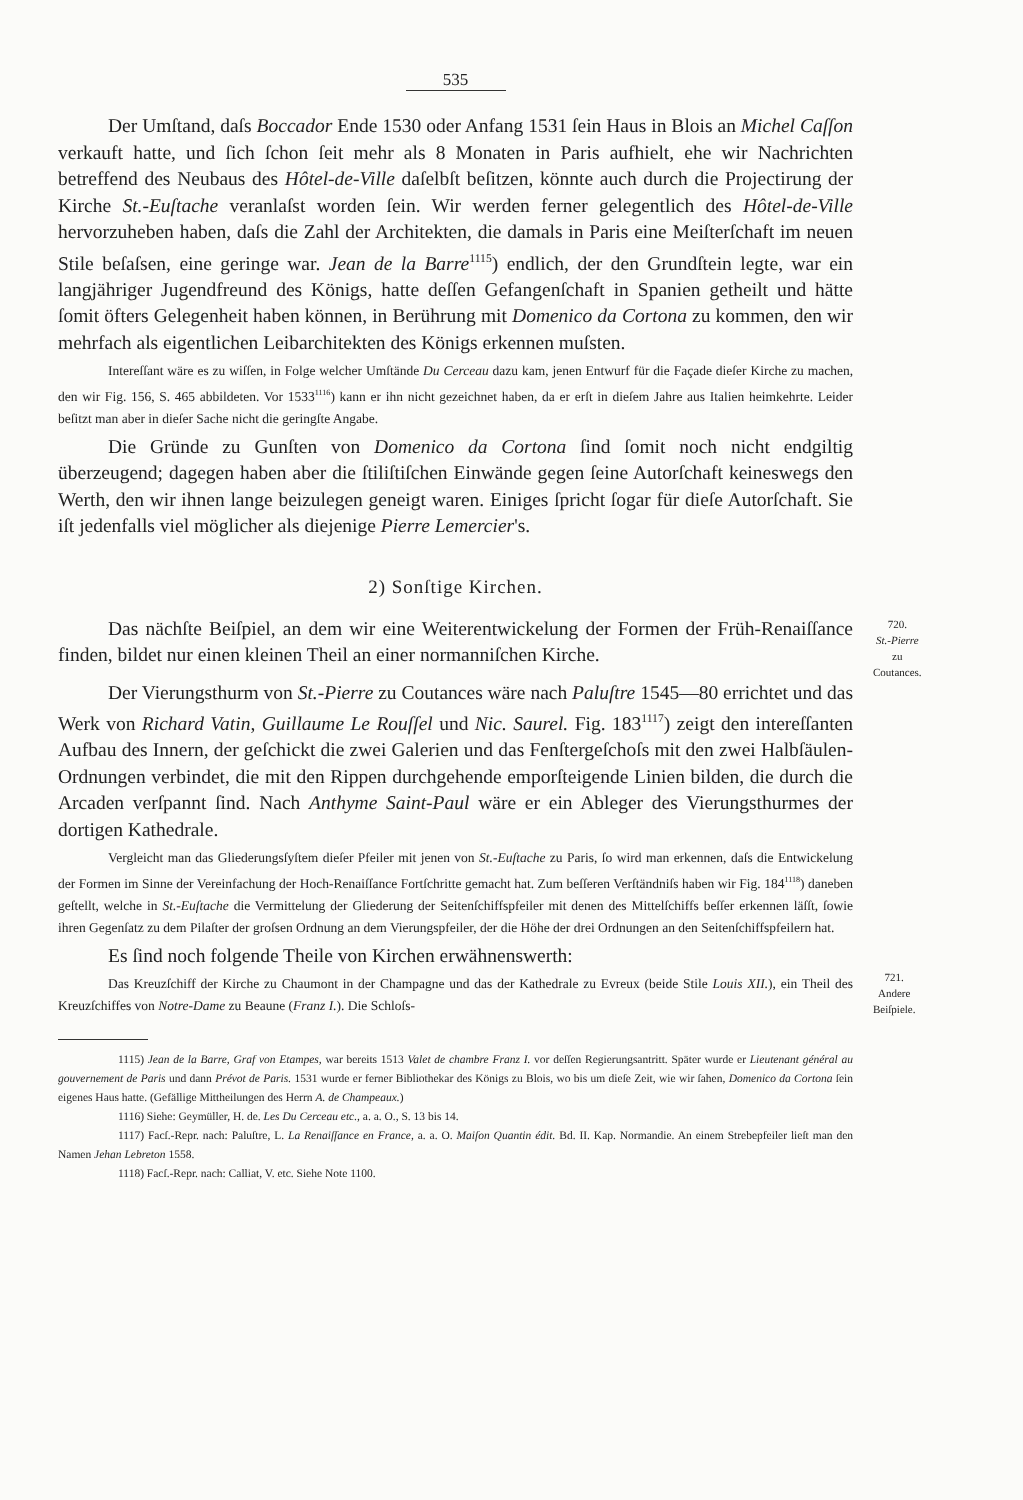535
Der Umſtand, daſs Boccador Ende 1530 oder Anfang 1531 ſein Haus in Blois an Michel Caſſon verkauft hatte, und ſich ſchon ſeit mehr als 8 Monaten in Paris aufhielt, ehe wir Nachrichten betreffend des Neubaus des Hôtel-de-Ville daſelbſt beſitzen, könnte auch durch die Projectirung der Kirche St.-Euſtache veranlaſst worden ſein. Wir werden ferner gelegentlich des Hôtel-de-Ville hervorzuheben haben, daſs die Zahl der Architekten, die damals in Paris eine Meiſterſchaft im neuen Stile beſaſsen, eine geringe war. Jean de la Barre<sup>1115</sup>) endlich, der den Grundſtein legte, war ein langjähriger Jugendfreund des Königs, hatte deſſen Gefangenſchaft in Spanien getheilt und hätte ſomit öfters Gelegenheit haben können, in Berührung mit Domenico da Cortona zu kommen, den wir mehrfach als eigentlichen Leibarchitekten des Königs erkennen muſsten.
Intereſſant wäre es zu wiſſen, in Folge welcher Umſtände Du Cerceau dazu kam, jenen Entwurf für die Façade dieſer Kirche zu machen, den wir Fig. 156, S. 465 abbildeten. Vor 1533<sup>1116</sup>) kann er ihn nicht gezeichnet haben, da er erſt in dieſem Jahre aus Italien heimkehrte. Leider beſitzt man aber in dieſer Sache nicht die geringſte Angabe.
Die Gründe zu Gunſten von Domenico da Cortona ſind ſomit noch nicht endgiltig überzeugend; dagegen haben aber die ſtiliſtiſchen Einwände gegen ſeine Autorſchaft keineswegs den Werth, den wir ihnen lange beizulegen geneigt waren. Einiges ſpricht ſogar für dieſe Autorſchaft. Sie iſt jedenfalls viel möglicher als diejenige Pierre Lemercier's.
2) Sonſtige Kirchen.
Das nächſte Beiſpiel, an dem wir eine Weiterentwickelung der Formen der Früh-Renaiſſance finden, bildet nur einen kleinen Theil an einer normanniſchen Kirche.
720.
St.-Pierre
zu
Coutances.
Der Vierungsthurm von St.-Pierre zu Coutances wäre nach Paluſtre 1545—80 errichtet und das Werk von Richard Vatin, Guillaume Le Rouſſel und Nic. Saurel. Fig. 183<sup>1117</sup>) zeigt den intereſſanten Aufbau des Innern, der geſchickt die zwei Galerien und das Fenſtergeſchoſs mit den zwei Halbſäulen-Ordnungen verbindet, die mit den Rippen durchgehende emporſteigende Linien bilden, die durch die Arcaden verſpannt ſind. Nach Anthyme Saint-Paul wäre er ein Ableger des Vierungsthurmes der dortigen Kathedrale.
Vergleicht man das Gliederungsſyſtem dieſer Pfeiler mit jenen von St.-Euſtache zu Paris, ſo wird man erkennen, daſs die Entwickelung der Formen im Sinne der Vereinfachung der Hoch-Renaiſſance Fortſchritte gemacht hat. Zum beſſeren Verſtändniſs haben wir Fig. 184<sup>1118</sup>) daneben geſtellt, welche in St.-Euſtache die Vermittelung der Gliederung der Seitenſchiffspfeiler mit denen des Mittelſchiffs beſſer erkennen läſſt, ſowie ihren Gegenſatz zu dem Pilaſter der groſsen Ordnung an dem Vierungspfeiler, der die Höhe der drei Ordnungen an den Seitenſchiffspfeilern hat.
Es ſind noch folgende Theile von Kirchen erwähnenswerth:
Das Kreuzſchiff der Kirche zu Chaumont in der Champagne und das der Kathedrale zu Evreux (beide Stile Louis XII.), ein Theil des Kreuzſchiffes von Notre-Dame zu Beaune (Franz I.). Die Schloſs-
721.
Andere
Beiſpiele.
1115) Jean de la Barre, Graf von Etampes, war bereits 1513 Valet de chambre Franz I. vor deſſen Regierungsantritt. Später wurde er Lieutenant général au gouvernement de Paris und dann Prévot de Paris. 1531 wurde er ferner Bibliothekar des Königs zu Blois, wo bis um dieſe Zeit, wie wir ſahen, Domenico da Cortona ſein eigenes Haus hatte. (Gefällige Mittheilungen des Herrn A. de Champeaux.)
1116) Siehe: Geymüller, H. de. Les Du Cerceau etc., a. a. O., S. 13 bis 14.
1117) Facſ.-Repr. nach: Paluſtre, L. La Renaiſſance en France, a. a. O. Maiſon Quantin édit. Bd. II. Kap. Normandie. An einem Strebepfeiler lieſt man den Namen Jehan Lebreton 1558.
1118) Facſ.-Repr. nach: Calliat, V. etc. Siehe Note 1100.